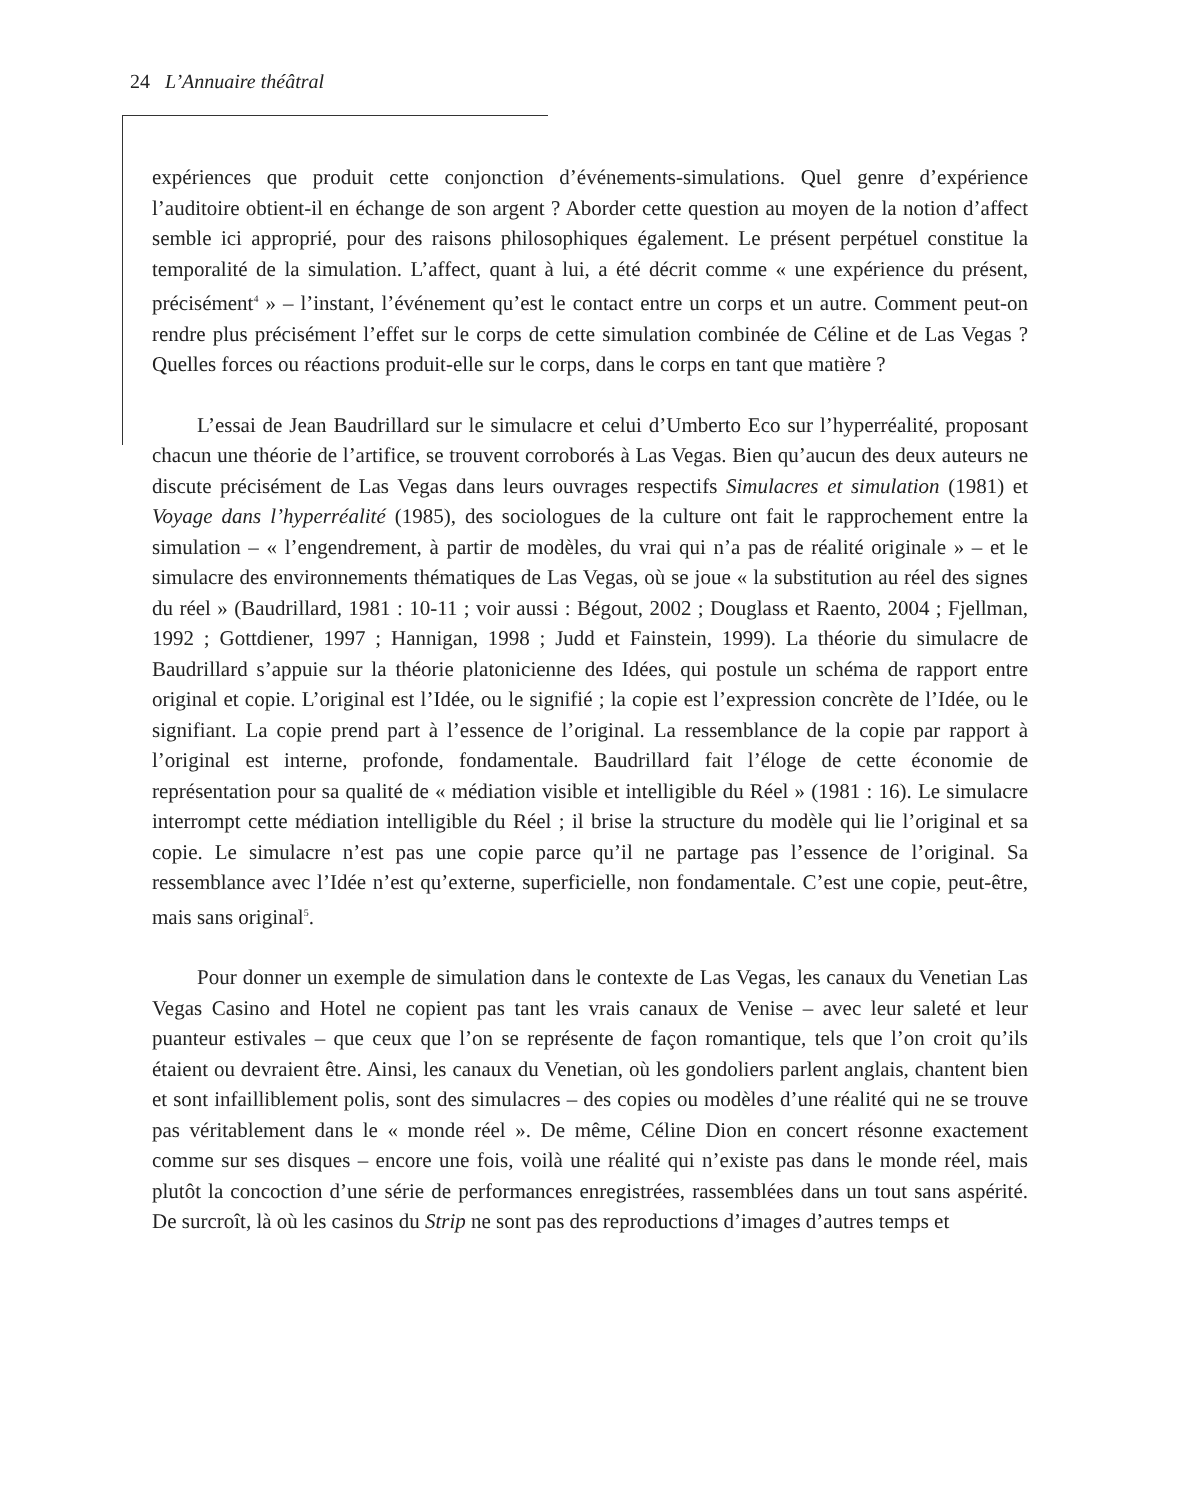24 L’Annuaire théâtral
expériences que produit cette conjonction d’événements-simulations. Quel genre d’expérience l’auditoire obtient-il en échange de son argent ? Aborder cette question au moyen de la notion d’affect semble ici approprié, pour des raisons philosophiques également. Le présent perpétuel constitue la temporalité de la simulation. L’affect, quant à lui, a été décrit comme « une expérience du présent, précisément<sup>4</sup> » – l’instant, l’événement qu’est le contact entre un corps et un autre. Comment peut-on rendre plus précisément l’effet sur le corps de cette simulation combinée de Céline et de Las Vegas ? Quelles forces ou réactions produit-elle sur le corps, dans le corps en tant que matière ?
L’essai de Jean Baudrillard sur le simulacre et celui d’Umberto Eco sur l’hyperréalité, proposant chacun une théorie de l’artifice, se trouvent corroborés à Las Vegas. Bien qu’aucun des deux auteurs ne discute précisément de Las Vegas dans leurs ouvrages respectifs Simulacres et simulation (1981) et Voyage dans l’hyperréalité (1985), des sociologues de la culture ont fait le rapprochement entre la simulation – « l’engendrement, à partir de modèles, du vrai qui n’a pas de réalité originale » – et le simulacre des environnements thématiques de Las Vegas, où se joue « la substitution au réel des signes du réel » (Baudrillard, 1981 : 10-11 ; voir aussi : Bégout, 2002 ; Douglass et Raento, 2004 ; Fjellman, 1992 ; Gottdiener, 1997 ; Hannigan, 1998 ; Judd et Fainstein, 1999). La théorie du simulacre de Baudrillard s’appuie sur la théorie platonicienne des Idées, qui postule un schéma de rapport entre original et copie. L’original est l’Idée, ou le signifié ; la copie est l’expression concrète de l’Idée, ou le signifiant. La copie prend part à l’essence de l’original. La ressemblance de la copie par rapport à l’original est interne, profonde, fondamentale. Baudrillard fait l’éloge de cette économie de représentation pour sa qualité de « médiation visible et intelligible du Réel » (1981 : 16). Le simulacre interrompt cette médiation intelligible du Réel ; il brise la structure du modèle qui lie l’original et sa copie. Le simulacre n’est pas une copie parce qu’il ne partage pas l’essence de l’original. Sa ressemblance avec l’Idée n’est qu’externe, superficielle, non fondamentale. C’est une copie, peut-être, mais sans original<sup>5</sup>.
Pour donner un exemple de simulation dans le contexte de Las Vegas, les canaux du Venetian Las Vegas Casino and Hotel ne copient pas tant les vrais canaux de Venise – avec leur saleté et leur puanteur estivales – que ceux que l’on se représente de façon romantique, tels que l’on croit qu’ils étaient ou devraient être. Ainsi, les canaux du Venetian, où les gondoliers parlent anglais, chantent bien et sont infailliblement polis, sont des simulacres – des copies ou modèles d’une réalité qui ne se trouve pas véritablement dans le « monde réel ». De même, Céline Dion en concert résonne exactement comme sur ses disques – encore une fois, voilà une réalité qui n’existe pas dans le monde réel, mais plutôt la concoction d’une série de performances enregistrées, rassemblées dans un tout sans aspérité. De surcroît, là où les casinos du Strip ne sont pas des reproductions d’images d’autres temps et